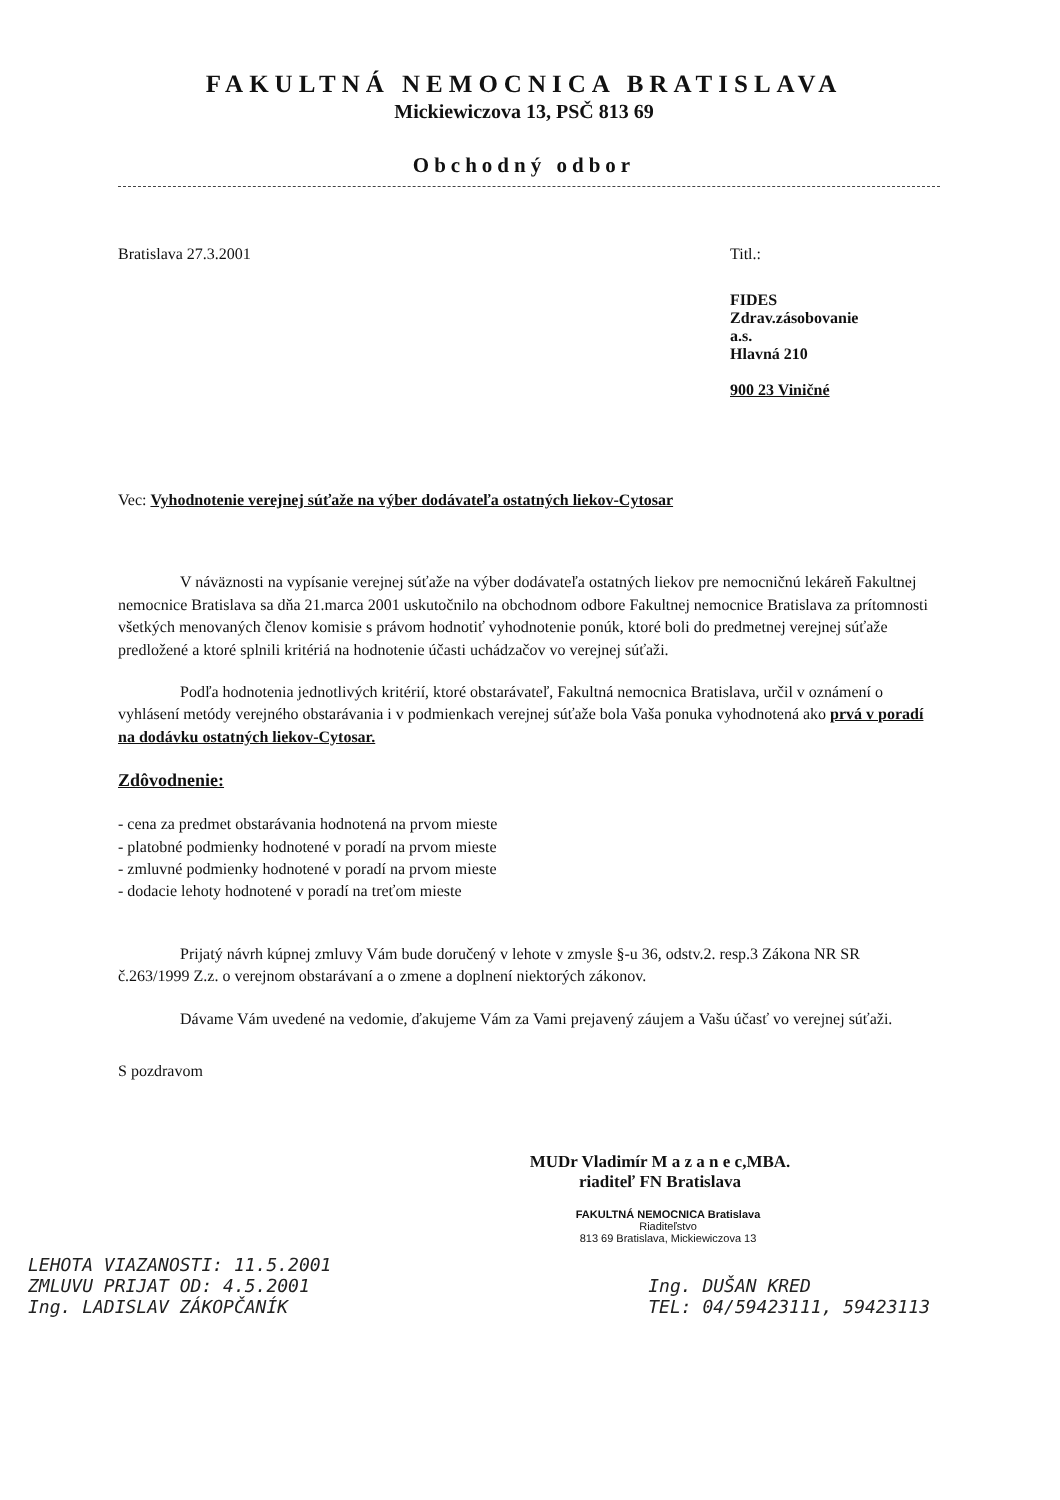FAKULTNÁ NEMOCNICA BRATISLAVA
Mickiewiczova 13, PSČ 813 69
Obchodný odbor
Bratislava 27.3.2001 Titl.:
FIDES
Zdrav.zásobovanie
a.s.
Hlavná 210
900 23 Viničné
Vec: Vyhodnotenie verejnej súťaže na výber dodávateľa ostatných liekov-Cytosar
V náväznosti na vypísanie verejnej súťaže na výber dodávateľa ostatných liekov pre nemocničnú lekáreň Fakultnej nemocnice Bratislava sa dňa 21.marca 2001 uskutočnilo na obchodnom odbore Fakultnej nemocnice Bratislava za prítomnosti všetkých menovaných členov komisie s právom hodnotiť vyhodnotenie ponúk, ktoré boli do predmetnej verejnej súťaže predložené a ktoré splnili kritériá na hodnotenie účasti uchádzačov vo verejnej súťaži.
Podľa hodnotenia jednotlivých kritérií, ktoré obstarávateľ, Fakultná nemocnica Bratislava, určil v oznámení o vyhlásení metódy verejného obstarávania i v podmienkach verejnej súťaže bola Vaša ponuka vyhodnotená ako prvá v poradí na dodávku ostatných liekov-Cytosar.
Zdôvodnenie:
- cena za predmet obstarávania hodnotená na prvom mieste
- platobné podmienky hodnotené v poradí na prvom mieste
- zmluvné podmienky hodnotené v poradí na prvom mieste
- dodacie lehoty hodnotené v poradí na treťom mieste
Prijatý návrh kúpnej zmluvy Vám bude doručený v lehote v zmysle §-u 36, odstv.2. resp.3 Zákona NR SR č.263/1999 Z.z. o verejnom obstarávaní a o zmene a doplnení niektorých zákonov.
Dávame Vám uvedené na vedomie, ďakujeme Vám za Vami prejavený záujem a Vašu účasť vo verejnej súťaži.
S pozdravom
MUDr Vladimír M a z a n e c,MBA.
riaditeľ FN Bratislava
FAKULTNÁ NEMOCNICA Bratislava
Riaditeľstvo
813 69 Bratislava, Mickiewiczova 13
LEHOTA VIAZANOSTI: 11.5.2001
ZMLUVU PRIJAT OD: 4.5.2001
Ing. LADISLAV ZÁKOPČANÍK
Ing. DUŠAN KRED
TEL: 04/59423111, 59423113